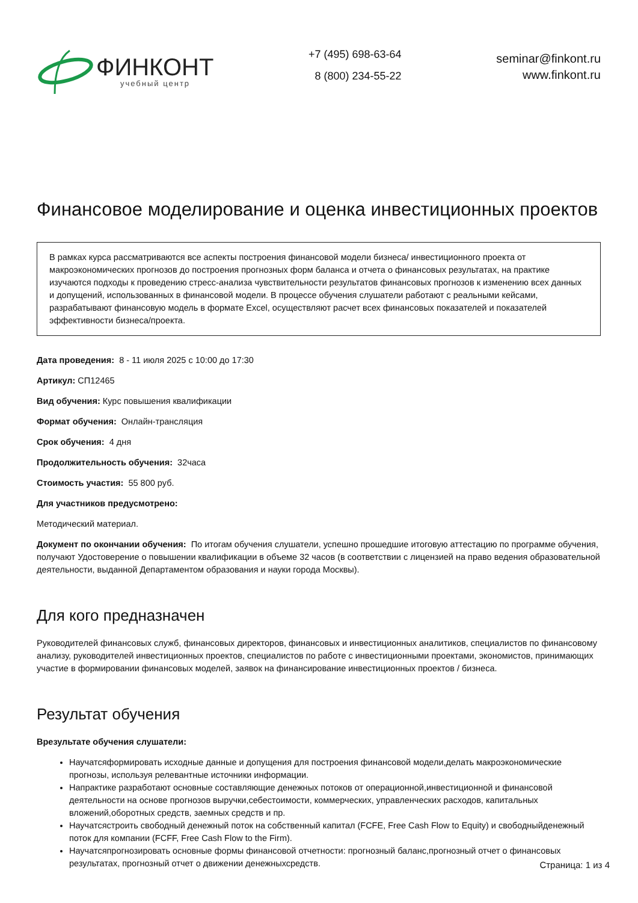ФИНКОНТ
учебный центр
+7 (495) 698-63-64
8 (800) 234-55-22
seminar@finkont.ru
www.finkont.ru
Финансовое моделирование и оценка инвестиционных проектов
В рамках курса рассматриваются все аспекты построения финансовой модели бизнеса/ инвестиционного проекта от макроэкономических прогнозов до построения прогнозных форм баланса и отчета о финансовых результатах, на практике изучаются подходы к проведению стресс-анализа чувствительности результатов финансовых прогнозов к изменению всех данных и допущений, использованных в финансовой модели. В процессе обучения слушатели работают с реальными кейсами, разрабатывают финансовую модель в формате Excel, осуществляют расчет всех финансовых показателей и показателей эффективности бизнеса/проекта.
Дата проведения: 8 - 11 июля 2025 с 10:00 до 17:30
Артикул: СП12465
Вид обучения: Курс повышения квалификации
Формат обучения: Онлайн-трансляция
Срок обучения: 4 дня
Продолжительность обучения: 32часа
Стоимость участия: 55 800 руб.
Для участников предусмотрено:
Методический материал.
Документ по окончании обучения: По итогам обучения слушатели, успешно прошедшие итоговую аттестацию по программе обучения, получают Удостоверение о повышении квалификации в объеме 32 часов (в соответствии с лицензией на право ведения образовательной деятельности, выданной Департаментом образования и науки города Москвы).
Для кого предназначен
Руководителей финансовых служб, финансовых директоров, финансовых и инвестиционных аналитиков, специалистов по финансовому анализу, руководителей инвестиционных проектов, специалистов по работе с инвестиционными проектами, экономистов, принимающих участие в формировании финансовых моделей, заявок на финансирование инвестиционных проектов / бизнеса.
Результат обучения
Врезультате обучения слушатели:
Научатсяформировать исходные данные и допущения для построения финансовой модели,делать макроэкономические прогнозы, используя релевантные источники информации.
Напрактике разработают основные составляющие денежных потоков от операционной,инвестиционной и финансовой деятельности на основе прогнозов выручки,себестоимости, коммерческих, управленческих расходов, капитальных вложений,оборотных средств, заемных средств и пр.
Научатсястроить свободный денежный поток на собственный капитал (FCFE, Free Cash Flow to Equity) и свободныйденежный поток для компании (FCFF, Free Cash Flow to the Firm).
Научатсяпрогнозировать основные формы финансовой отчетности: прогнозный баланс,прогнозный отчет о финансовых результатах, прогнозный отчет о движении денежныхсредств.
Страница: 1 из 4